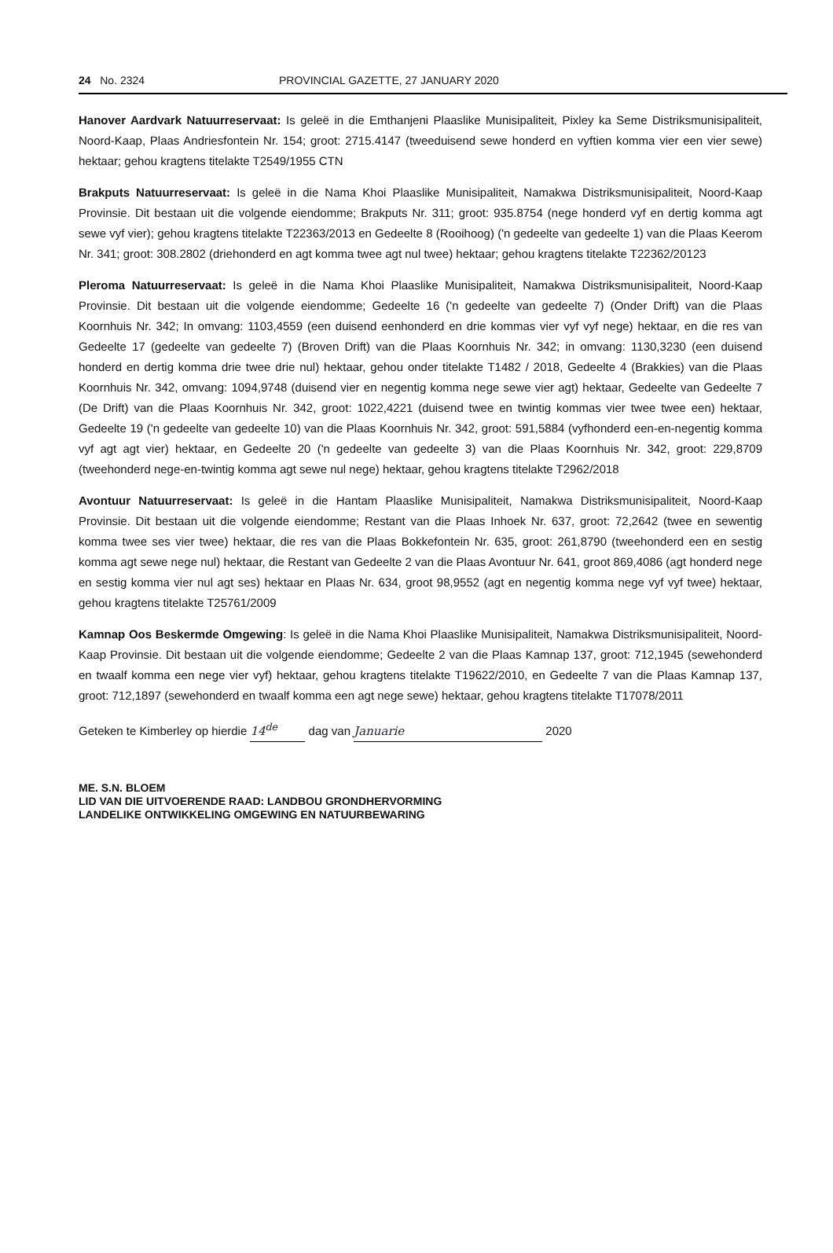24 No. 2324 PROVINCIAL GAZETTE, 27 JANUARY 2020
Hanover Aardvark Natuurreservaat: Is geleë in die Emthanjeni Plaaslike Munisipaliteit, Pixley ka Seme Distriksmunisipaliteit, Noord-Kaap, Plaas Andriesfontein Nr. 154; groot: 2715.4147 (tweeduisend sewe honderd en vyftien komma vier een vier sewe) hektaar; gehou kragtens titelakte T2549/1955 CTN
Brakputs Natuurreservaat: Is geleë in die Nama Khoi Plaaslike Munisipaliteit, Namakwa Distriksmunisipaliteit, Noord-Kaap Provinsie. Dit bestaan uit die volgende eiendomme; Brakputs Nr. 311; groot: 935.8754 (nege honderd vyf en dertig komma agt sewe vyf vier); gehou kragtens titelakte T22363/2013 en Gedeelte 8 (Rooihoog) ('n gedeelte van gedeelte 1) van die Plaas Keerom Nr. 341; groot: 308.2802 (driehonderd en agt komma twee agt nul twee) hektaar; gehou kragtens titelakte T22362/20123
Pleroma Natuurreservaat: Is geleë in die Nama Khoi Plaaslike Munisipaliteit, Namakwa Distriksmunisipaliteit, Noord-Kaap Provinsie. Dit bestaan uit die volgende eiendomme; Gedeelte 16 ('n gedeelte van gedeelte 7) (Onder Drift) van die Plaas Koornhuis Nr. 342; In omvang: 1103,4559 (een duisend eenhonderd en drie kommas vier vyf vyf nege) hektaar, en die res van Gedeelte 17 (gedeelte van gedeelte 7) (Broven Drift) van die Plaas Koornhuis Nr. 342; in omvang: 1130,3230 (een duisend honderd en dertig komma drie twee drie nul) hektaar, gehou onder titelakte T1482 / 2018, Gedeelte 4 (Brakkies) van die Plaas Koornhuis Nr. 342, omvang: 1094,9748 (duisend vier en negentig komma nege sewe vier agt) hektaar, Gedeelte van Gedeelte 7 (De Drift) van die Plaas Koornhuis Nr. 342, groot: 1022,4221 (duisend twee en twintig kommas vier twee twee een) hektaar, Gedeelte 19 ('n gedeelte van gedeelte 10) van die Plaas Koornhuis Nr. 342, groot: 591,5884 (vyfhonderd een-en-negentig komma vyf agt agt vier) hektaar, en Gedeelte 20 ('n gedeelte van gedeelte 3) van die Plaas Koornhuis Nr. 342, groot: 229,8709 (tweehonderd nege-en-twintig komma agt sewe nul nege) hektaar, gehou kragtens titelakte T2962/2018
Avontuur Natuurreservaat: Is geleë in die Hantam Plaaslike Munisipaliteit, Namakwa Distriksmunisipaliteit, Noord-Kaap Provinsie. Dit bestaan uit die volgende eiendomme; Restant van die Plaas Inhoek Nr. 637, groot: 72,2642 (twee en sewentig komma twee ses vier twee) hektaar, die res van die Plaas Bokkefontein Nr. 635, groot: 261,8790 (tweehonderd een en sestig komma agt sewe nege nul) hektaar, die Restant van Gedeelte 2 van die Plaas Avontuur Nr. 641, groot 869,4086 (agt honderd nege en sestig komma vier nul agt ses) hektaar en Plaas Nr. 634, groot 98,9552 (agt en negentig komma nege vyf vyf twee) hektaar, gehou kragtens titelakte T25761/2009
Kamnap Oos Beskermde Omgewing: Is geleë in die Nama Khoi Plaaslike Munisipaliteit, Namakwa Distriksmunisipaliteit, Noord-Kaap Provinsie. Dit bestaan uit die volgende eiendomme; Gedeelte 2 van die Plaas Kamnap 137, groot: 712,1945 (sewehonderd en twaalf komma een nege vier vyf) hektaar, gehou kragtens titelakte T19622/2010, en Gedeelte 7 van die Plaas Kamnap 137, groot: 712,1897 (sewehonderd en twaalf komma een agt nege sewe) hektaar, gehou kragtens titelakte T17078/2011
Geteken te Kimberley op hierdie 14<sup>de</sup> dag van Januarie 2020
ME. S.N. BLOEM
LID VAN DIE UITVOERENDE RAAD: LANDBOU GRONDHERVORMING
LANDELIKE ONTWIKKELING OMGEWING EN NATUURBEWARING